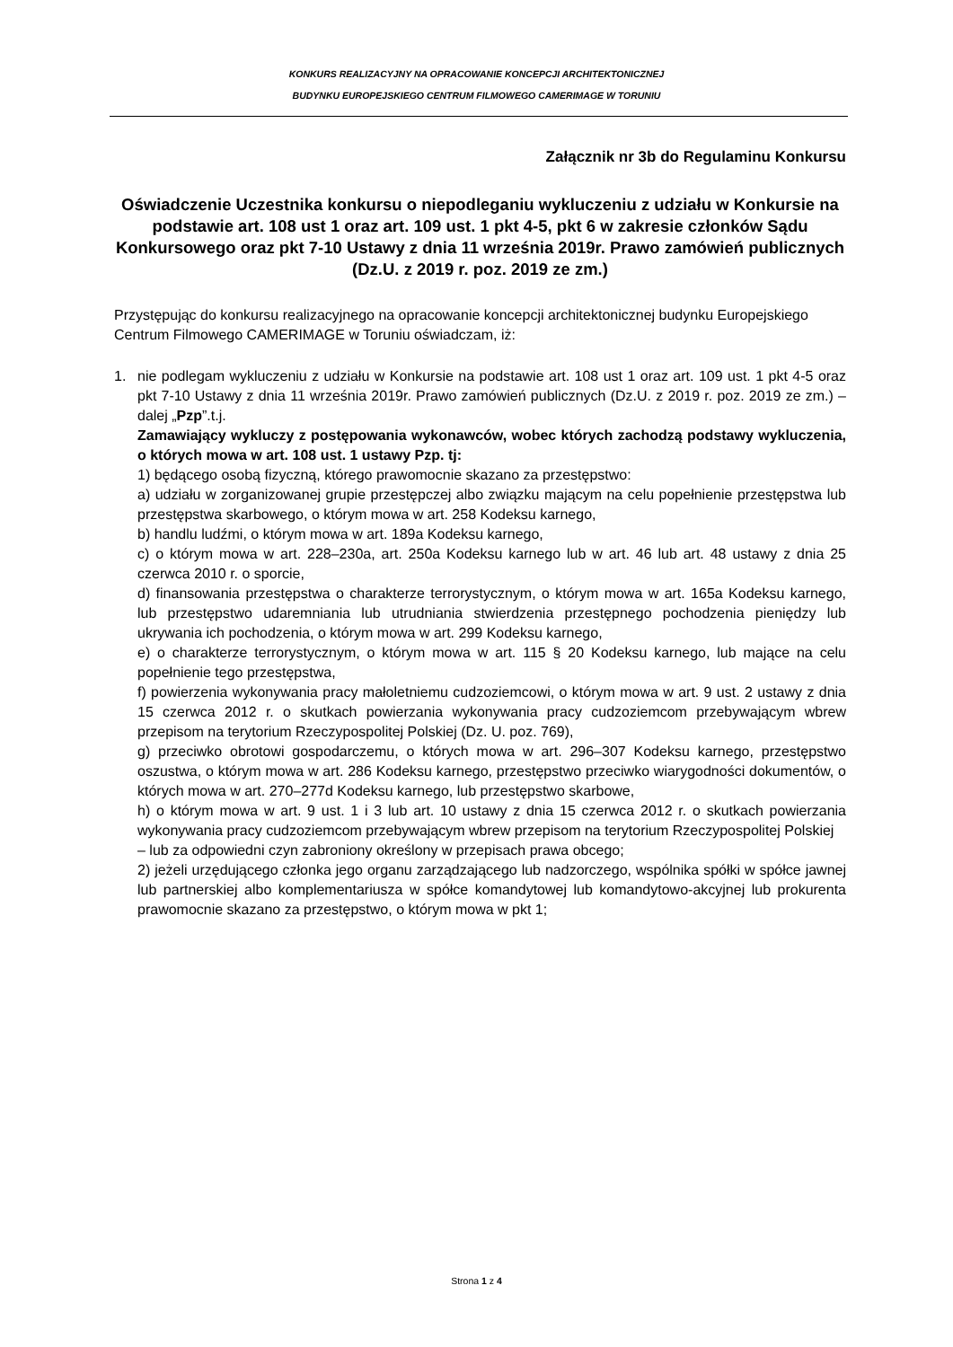KONKURS REALIZACYJNY NA OPRACOWANIE KONCEPCJI ARCHITEKTONICZNEJ
BUDYNKU EUROPEJSKIEGO CENTRUM FILMOWEGO CAMERIMAGE W TORUNIU
Załącznik nr 3b do Regulaminu Konkursu
Oświadczenie Uczestnika konkursu o niepodleganiu wykluczeniu z udziału w Konkursie na podstawie art. 108 ust 1 oraz art. 109 ust. 1 pkt 4-5, pkt 6 w zakresie członków Sądu Konkursowego oraz pkt 7-10 Ustawy z dnia 11 września 2019r. Prawo zamówień publicznych (Dz.U. z 2019 r. poz. 2019 ze zm.)
Przystępując do konkursu realizacyjnego na opracowanie koncepcji architektonicznej budynku Europejskiego Centrum Filmowego CAMERIMAGE w Toruniu oświadczam, iż:
1. nie podlegam wykluczeniu z udziału w Konkursie na podstawie art. 108 ust 1 oraz art. 109 ust. 1 pkt 4-5 oraz pkt 7-10 Ustawy z dnia 11 września 2019r. Prawo zamówień publicznych (Dz.U. z 2019 r. poz. 2019 ze zm.) – dalej „Pzp”.t.j.
Zamawiający wykluczy z postępowania wykonawców, wobec których zachodzą podstawy wykluczenia, o których mowa w art. 108 ust. 1 ustawy Pzp. tj:
1) będącego osobą fizyczną, którego prawomocnie skazano za przestępstwo:
a) udziału w zorganizowanej grupie przestępczej albo związku mającym na celu popełnienie przestępstwa lub przestępstwa skarbowego, o którym mowa w art. 258 Kodeksu karnego,
b) handlu ludźmi, o którym mowa w art. 189a Kodeksu karnego,
c) o którym mowa w art. 228–230a, art. 250a Kodeksu karnego lub w art. 46 lub art. 48 ustawy z dnia 25 czerwca 2010 r. o sporcie,
d) finansowania przestępstwa o charakterze terrorystycznym, o którym mowa w art. 165a Kodeksu karnego, lub przestępstwo udaremniania lub utrudniania stwierdzenia przestępnego pochodzenia pieniędzy lub ukrywania ich pochodzenia, o którym mowa w art. 299 Kodeksu karnego,
e) o charakterze terrorystycznym, o którym mowa w art. 115 § 20 Kodeksu karnego, lub mające na celu popełnienie tego przestępstwa,
f) powierzenia wykonywania pracy małoletniemu cudzoziemcowi, o którym mowa w art. 9 ust. 2 ustawy z dnia 15 czerwca 2012 r. o skutkach powierzania wykonywania pracy cudzoziemcom przebywającym wbrew przepisom na terytorium Rzeczypospolitej Polskiej (Dz. U. poz. 769),
g) przeciwko obrotowi gospodarczemu, o których mowa w art. 296–307 Kodeksu karnego, przestępstwo oszustwa, o którym mowa w art. 286 Kodeksu karnego, przestępstwo przeciwko wiarygodności dokumentów, o których mowa w art. 270–277d Kodeksu karnego, lub przestępstwo skarbowe,
h) o którym mowa w art. 9 ust. 1 i 3 lub art. 10 ustawy z dnia 15 czerwca 2012 r. o skutkach powierzania wykonywania pracy cudzoziemcom przebywającym wbrew przepisom na terytorium Rzeczypospolitej Polskiej
– lub za odpowiedni czyn zabroniony określony w przepisach prawa obcego;
2) jeżeli urzędującego członka jego organu zarządzającego lub nadzorczego, wspólnika spółki w spółce jawnej lub partnerskiej albo komplementariusza w spółce komandytowej lub komandytowo-akcyjnej lub prokurenta prawomocnie skazano za przestępstwo, o którym mowa w pkt 1;
Strona 1 z 4